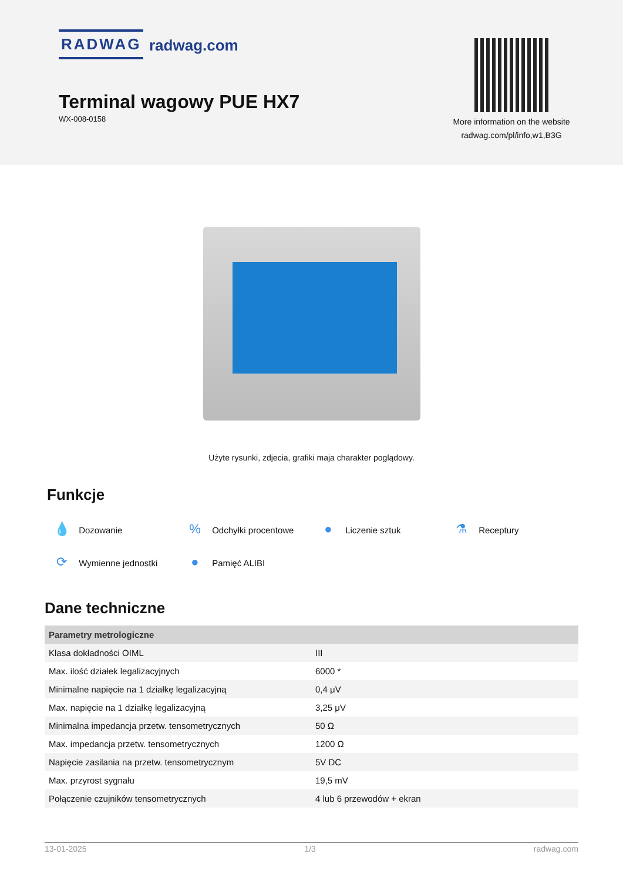RADWAG radwag.com
Terminal wagowy PUE HX7
WX-008-0158
More information on the website
radwag.com/pl/info,w1,B3G
Użyte rysunki, zdjecia, grafiki maja charakter poglądowy.
Funkcje
💧 Dozowanie
% Odchyłki procentowe
● Liczenie sztuk
⚗ Receptury
⟳ Wymienne jednostki
● Pamięć ALIBI
Dane techniczne
| Parametry metrologiczne | |
| --- | --- |
| Klasa dokładności OIML | III |
| Max. ilość działek legalizacyjnych | 6000 * |
| Minimalne napięcie na 1 działkę legalizacyjną | 0,4 μV |
| Max. napięcie na 1 działkę legalizacyjną | 3,25 μV |
| Minimalna impedancja przetw. tensometrycznych | 50 Ω |
| Max. impedancja przetw. tensometrycznych | 1200 Ω |
| Napięcie zasilania na przetw. tensometrycznym | 5V DC |
| Max. przyrost sygnału | 19,5 mV |
| Połączenie czujników tensometrycznych | 4 lub 6 przewodów + ekran |
13-01-2025 1/3 radwag.com